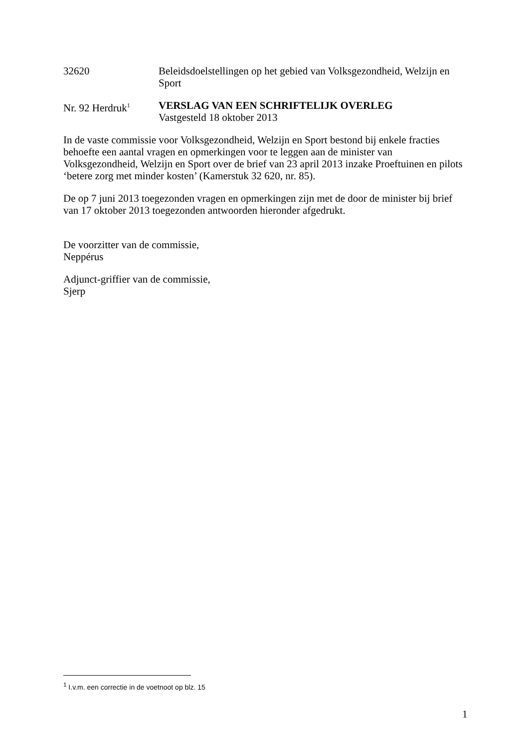32620 Beleidsdoelstellingen op het gebied van Volksgezondheid, Welzijn en Sport
Nr. 92 Herdruk<sup>1</sup>
VERSLAG VAN EEN SCHRIFTELIJK OVERLEG
Vastgesteld 18 oktober 2013
In de vaste commissie voor Volksgezondheid, Welzijn en Sport bestond bij enkele fracties behoefte een aantal vragen en opmerkingen voor te leggen aan de minister van Volksgezondheid, Welzijn en Sport over de brief van 23 april 2013 inzake Proeftuinen en pilots ‘betere zorg met minder kosten’ (Kamerstuk 32 620, nr. 85).
De op 7 juni 2013 toegezonden vragen en opmerkingen zijn met de door de minister bij brief van 17 oktober 2013 toegezonden antwoorden hieronder afgedrukt.
De voorzitter van de commissie,
Neppérus
Adjunct-griffier van de commissie,
Sjerp
<sup>1</sup> I.v.m. een correctie in de voetnoot op blz. 15
1